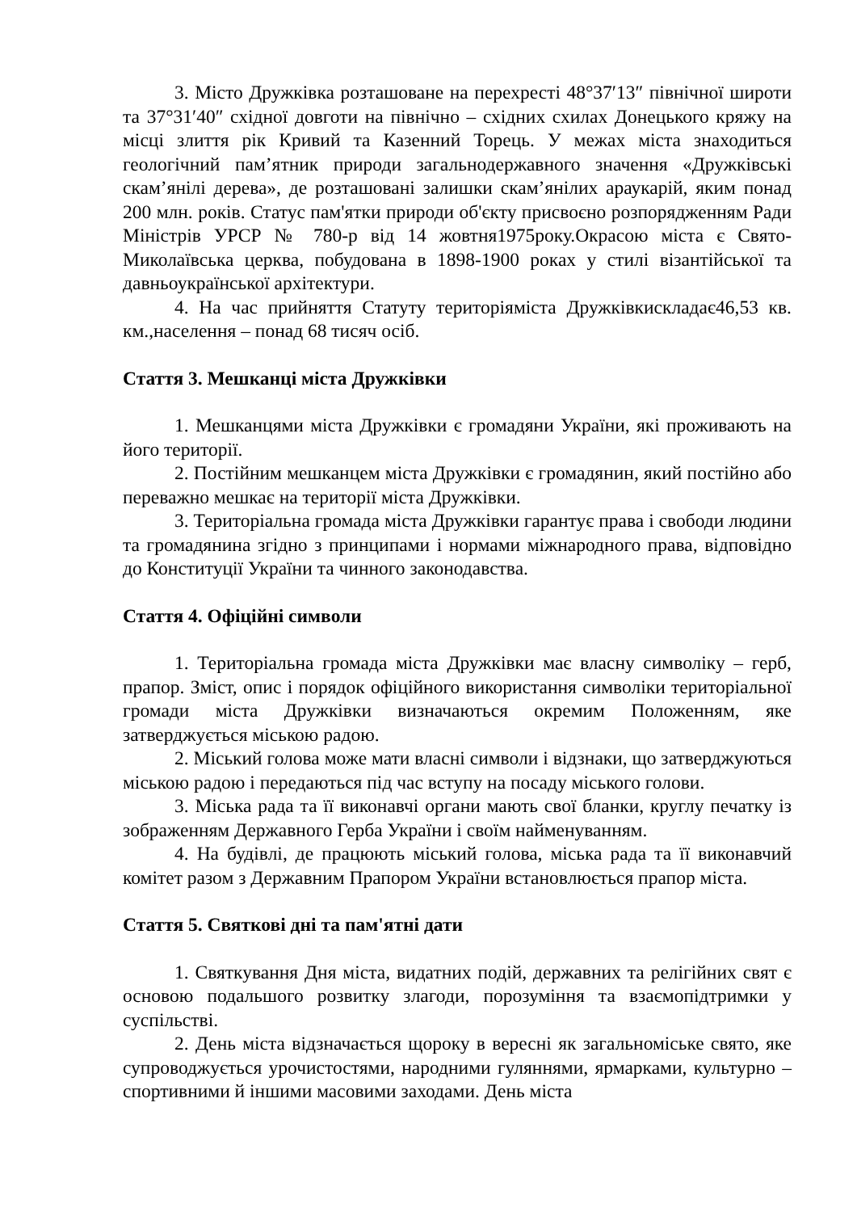3. Місто Дружківка розташоване на перехресті 48°37′13″ північної широти та 37°31′40″ східної довготи на північно – східних схилах Донецького кряжу на місці злиття рік Кривий та Казенний Торець. У межах міста знаходиться геологічний пам’ятник природи загальнодержавного значення «Дружківські скам’янілі дерева», де розташовані залишки скам’янілих араукарій, яким понад 200 млн. років. Статус пам'ятки природи об'єкту присвоєно розпорядженням Ради Міністрів УРСР № 780-р від 14 жовтня1975року.Окрасою міста є Свято-Миколаївська церква, побудована в 1898-1900 роках у стилі візантійської та давньоукраїнської архітектури.
4. На час прийняття Статуту територіяміста Дружківкискладає46,53 кв. км.,населення – понад 68 тисяч осіб.
Стаття 3. Мешканці міста Дружківки
1. Мешканцями міста Дружківки є громадяни України, які проживають на його території.
2. Постійним мешканцем міста Дружківки є громадянин, який постійно або переважно мешкає на території міста Дружківки.
3. Територіальна громада міста Дружківки гарантує права і свободи людини та громадянина згідно з принципами і нормами міжнародного права, відповідно до Конституції України та чинного законодавства.
Стаття 4. Офіційні символи
1. Територіальна громада міста Дружківки має власну символіку – герб, прапор. Зміст, опис і порядок офіційного використання символіки територіальної громади міста Дружківки визначаються окремим Положенням, яке затверджується міською радою.
2. Міський голова може мати власні символи і відзнаки, що затверджуються міською радою і передаються під час вступу на посаду міського голови.
3. Міська рада та її виконавчі органи мають свої бланки, круглу печатку із зображенням Державного Герба України і своїм найменуванням.
4. На будівлі, де працюють міський голова, міська рада та її виконавчий комітет разом з Державним Прапором України встановлюється прапор міста.
Стаття 5. Святкові дні та пам'ятні дати
1. Святкування Дня міста, видатних подій, державних та релігійних свят є основою подальшого розвитку злагоди, порозуміння та взаємопідтримки у суспільстві.
2. День міста відзначається щороку в вересні як загальноміське свято, яке супроводжується урочистостями, народними гуляннями, ярмарками, культурно – спортивними й іншими масовими заходами. День міста